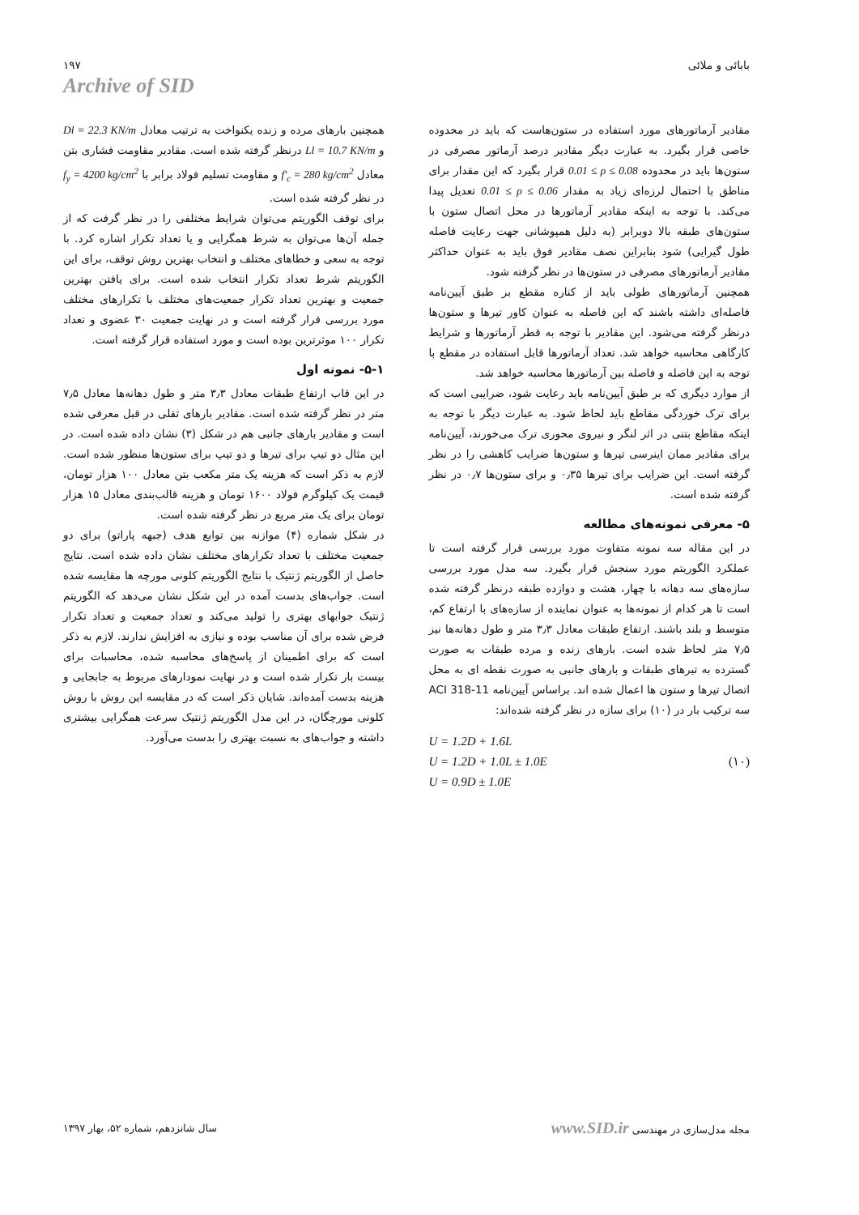بابائی و ملائی ۱۹۷
Archive of SID
مقادیر آرماتورهای مورد استفاده در ستون‌هاست که باید در محدوده خاصی قرار بگیرد. به عبارت دیگر مقادیر درصد آرماتور مصرفی در ستون‌ها باید در محدوده 0.01 ≤ ρ ≤ 0.08 قرار بگیرد که این مقدار برای مناطق با احتمال لرزه‌ای زیاد به مقدار 0.01 ≤ ρ ≤ 0.06 تعدیل پیدا می‌کند. با توجه به اینکه مقادیر آرماتورها در محل اتصال ستون با ستون‌های طبقه بالا دوبرابر (به دلیل همپوشانی جهت رعایت فاصله طول گیرایی) شود بنابراین نصف مقادیر فوق باید به عنوان حداکثر مقادیر آرماتورهای مصرفی در ستون‌ها در نظر گرفته شود.
همچنین آرماتورهای طولی باید از کناره مقطع بر طبق آیین‌نامه فاصله‌ای داشته باشند که این فاصله به عنوان کاور تیرها و ستون‌ها درنظر گرفته می‌شود. این مقادیر با توجه به قطر آرماتورها و شرایط کارگاهی محاسبه خواهد شد. تعداد آرماتورها قابل استفاده در مقطع با توجه به این فاصله و فاصله بین آرماتورها محاسبه خواهد شد.
از موارد دیگری که بر طبق آیین‌نامه باید رعایت شود، ضرایبی است که برای ترک خوردگی مقاطع باید لحاظ شود. به عبارت دیگر با توجه به اینکه مقاطع بتنی در اثر لنگر و نیروی محوری ترک می‌خورند، آیین‌نامه برای مقادیر ممان اینرسی تیرها و ستون‌ها ضرایب کاهشی را در نظر گرفته است. این ضرایب برای تیرها ۰٫۳۵ و برای ستون‌ها ۰٫۷ در نظر گرفته شده است.
۵- معرفی نمونه‌های مطالعه
در این مقاله سه نمونه متفاوت مورد بررسی قرار گرفته است تا عملکرد الگوریتم مورد سنجش قرار بگیرد. سه مدل مورد بررسی سازه‌های سه دهانه با چهار، هشت و دوازده طبقه درنظر گرفته شده است تا هر کدام از نمونه‌ها به عنوان نماینده از سازه‌های با ارتفاع کم، متوسط و بلند باشند. ارتفاع طبقات معادل ۳٫۳ متر و طول دهانه‌ها نیز ۷٫۵ متر لحاظ شده است. بارهای زنده و مرده طبقات به صورت گسترده به تیرهای طبقات و بارهای جانبی به صورت نقطه ای به محل اتصال تیرها و ستون ها اعمال شده اند. براساس آیین‌نامه ACI 318-11 سه ترکیب بار در (۱۰) برای سازه در نظر گرفته شده‌اند:
U = 1.2D + 1.6L
U = 1.2D + 1.0L ± 1.0E
U = 0.9D ± 1.0E
(۱۰)
همچنین بارهای مرده و زنده یکنواخت به ترتیب معادل Dl = 22.3 KN/m و Ll = 10.7 KN/m درنظر گرفته شده است. مقادیر مقاومت فشاری بتن معادل f'<sub>c</sub> = 280 kg/cm<sup>2</sup> و مقاومت تسلیم فولاد برابر با f<sub>y</sub> = 4200 kg/cm<sup>2</sup> در نظر گرفته شده است.
برای توقف الگوریتم می‌توان شرایط مختلفی را در نظر گرفت که از جمله آن‌ها می‌توان به شرط همگرایی و یا تعداد تکرار اشاره کرد. با توجه به سعی و خطاهای مختلف و انتخاب بهترین روش توقف، برای این الگوریتم شرط تعداد تکرار انتخاب شده است. برای یافتن بهترین جمعیت و بهترین تعداد تکرار جمعیت‌های مختلف با تکرارهای مختلف مورد بررسی قرار گرفته است و در نهایت جمعیت ۳۰ عضوی و تعداد تکرار ۱۰۰ موثرترین بوده است و مورد استفاده قرار گرفته است.
۵-۱- نمونه اول
در این قاب ارتفاع طبقات معادل ۳٫۳ متر و طول دهانه‌ها معادل ۷٫۵ متر در نظر گرفته شده است. مقادیر بارهای ثقلی در قبل معرفی شده است و مقادیر بارهای جانبی هم در شکل (۳) نشان داده شده است. در این مثال دو تیپ برای تیرها و دو تیپ برای ستون‌ها منظور شده است. لازم به ذکر است که هزینه یک متر مکعب بتن معادل ۱۰۰ هزار تومان، قیمت یک کیلوگرم فولاد ۱۶۰۰ تومان و هزینه قالب‌بندی معادل ۱۵ هزار تومان برای یک متر مربع در نظر گرفته شده است.
در شکل شماره (۴) موازنه بین توابع هدف (جبهه پاراتو) برای دو جمعیت مختلف با تعداد تکرارهای مختلف نشان داده شده است. نتایج حاصل از الگوریتم ژنتیک با نتایج الگوریتم کلونی مورچه ها مقایسه شده است. جواب‌های بدست آمده در این شکل نشان می‌دهد که الگوریتم ژنتیک جوابهای بهتری را تولید می‌کند و تعداد جمعیت و تعداد تکرار فرض شده برای آن مناسب بوده و نیازی به افزایش ندارند. لازم به ذکر است که برای اطمینان از پاسخ‌های محاسبه شده، محاسبات برای بیست بار تکرار شده است و در نهایت نمودارهای مربوط به جابجایی و هزینه بدست آمده‌اند. شایان ذکر است که در مقایسه این روش با روش کلونی مورچگان، در این مدل الگوریتم ژنتیک سرعت همگرایی بیشتری داشته و جواب‌های به نسبت بهتری را بدست می‌آورد.
مجله مدل‌سازی در مهندسی www.SID.ir
سال شانزدهم، شماره ۵۲، بهار ۱۳۹۷